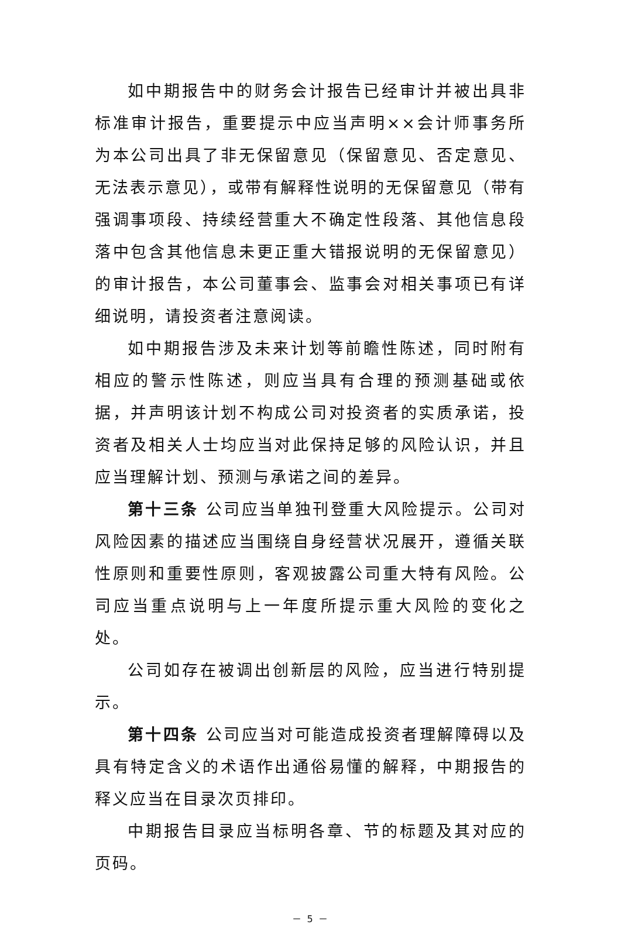如中期报告中的财务会计报告已经审计并被出具非标准审计报告，重要提示中应当声明××会计师事务所为本公司出具了非无保留意见（保留意见、否定意见、无法表示意见），或带有解释性说明的无保留意见（带有强调事项段、持续经营重大不确定性段落、其他信息段落中包含其他信息未更正重大错报说明的无保留意见）的审计报告，本公司董事会、监事会对相关事项已有详细说明，请投资者注意阅读。
如中期报告涉及未来计划等前瞻性陈述，同时附有相应的警示性陈述，则应当具有合理的预测基础或依据，并声明该计划不构成公司对投资者的实质承诺，投资者及相关人士均应当对此保持足够的风险认识，并且应当理解计划、预测与承诺之间的差异。
第十三条 公司应当单独刊登重大风险提示。公司对风险因素的描述应当围绕自身经营状况展开，遵循关联性原则和重要性原则，客观披露公司重大特有风险。公司应当重点说明与上一年度所提示重大风险的变化之处。
公司如存在被调出创新层的风险，应当进行特别提示。
第十四条 公司应当对可能造成投资者理解障碍以及具有特定含义的术语作出通俗易懂的解释，中期报告的释义应当在目录次页排印。
中期报告目录应当标明各章、节的标题及其对应的页码。
－ 5 －